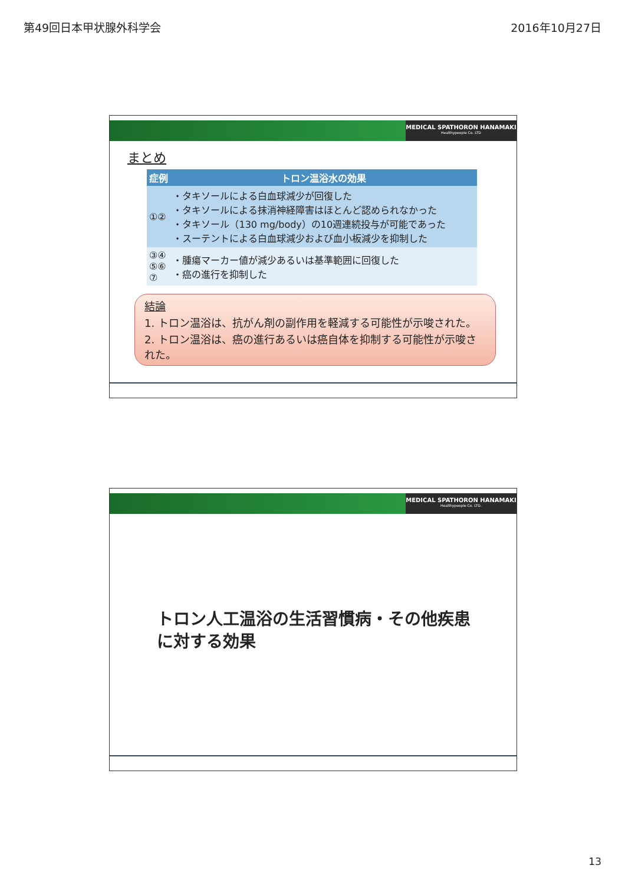第49回日本甲状腺外科学会 2016年10月27日
MEDICAL SPATHORON HANAMAKI
Healthypeople Co. LTD
まとめ
| 症例 | トロン温浴水の効果 |
| --- | --- |
| ①② | ・タキソールによる白血球減少が回復した ・タキソールによる抹消神経障害はほとんど認められなかった ・タキソール（130 mg/body）の10週連続投与が可能であった ・スーテントによる白血球減少および血小板減少を抑制した |
| ③④ ⑤⑥ ⑦ | ・腫瘍マーカー値が減少あるいは基準範囲に回復した ・癌の進行を抑制した |
結論
1. トロン温浴は、抗がん剤の副作用を軽減する可能性が示唆された。
2. トロン温浴は、癌の進行あるいは癌自体を抑制する可能性が示唆された。
MEDICAL SPATHORON HANAMAKI
Healthypeople Co. LTD.
トロン人工温浴の生活習慣病・その他疾患に対する効果
13